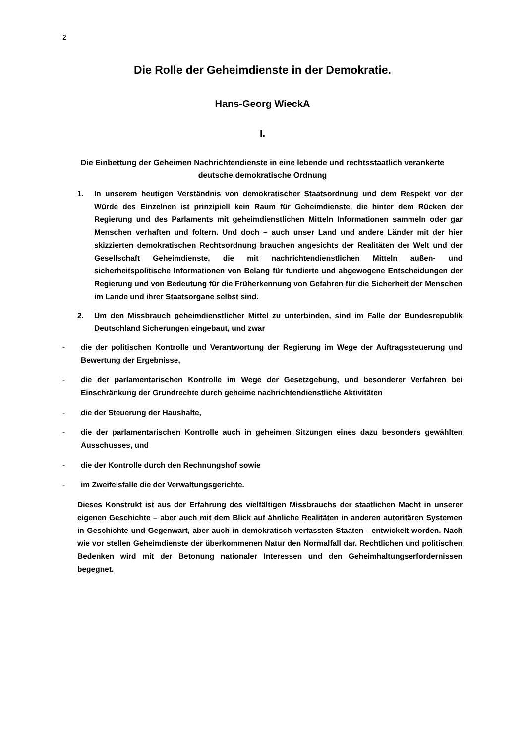2
Die Rolle der Geheimdienste in der Demokratie.
Hans-Georg WieckA
I.
Die Einbettung der Geheimen Nachrichtendienste in eine lebende und rechtsstaatlich verankerte deutsche demokratische Ordnung
1. In unserem heutigen Verständnis von demokratischer Staatsordnung und dem Respekt vor der Würde des Einzelnen ist prinzipiell kein Raum für Geheimdienste, die hinter dem Rücken der Regierung und des Parlaments mit geheimdienstlichen Mitteln Informationen sammeln oder gar Menschen verhaften und foltern. Und doch – auch unser Land und andere Länder mit der hier skizzierten demokratischen Rechtsordnung brauchen angesichts der Realitäten der Welt und der Gesellschaft Geheimdienste, die mit nachrichtendienstlichen Mitteln außen- und sicherheitspolitische Informationen von Belang für fundierte und abgewogene Entscheidungen der Regierung und von Bedeutung für die Früherkennung von Gefahren für die Sicherheit der Menschen im Lande und ihrer Staatsorgane selbst sind.
2. Um den Missbrauch geheimdienstlicher Mittel zu unterbinden, sind im Falle der Bundesrepublik Deutschland Sicherungen eingebaut, und zwar
- die der politischen Kontrolle und Verantwortung der Regierung im Wege der Auftragssteuerung und Bewertung der Ergebnisse,
- die der parlamentarischen Kontrolle im Wege der Gesetzgebung, und besonderer Verfahren bei Einschränkung der Grundrechte durch geheime nachrichtendienstliche Aktivitäten
- die der Steuerung der Haushalte,
- die der parlamentarischen Kontrolle auch in geheimen Sitzungen eines dazu besonders gewählten Ausschusses, und
- die der Kontrolle durch den Rechnungshof sowie
- im Zweifelsfalle die der Verwaltungsgerichte.
Dieses Konstrukt ist aus der Erfahrung des vielfältigen Missbrauchs der staatlichen Macht in unserer eigenen Geschichte – aber auch mit dem Blick auf ähnliche Realitäten in anderen autoritären Systemen in Geschichte und Gegenwart, aber auch in demokratisch verfassten Staaten - entwickelt worden. Nach wie vor stellen Geheimdienste der überkommenen Natur den Normalfall dar. Rechtlichen und politischen Bedenken wird mit der Betonung nationaler Interessen und den Geheimhaltungserfordernissen begegnet.